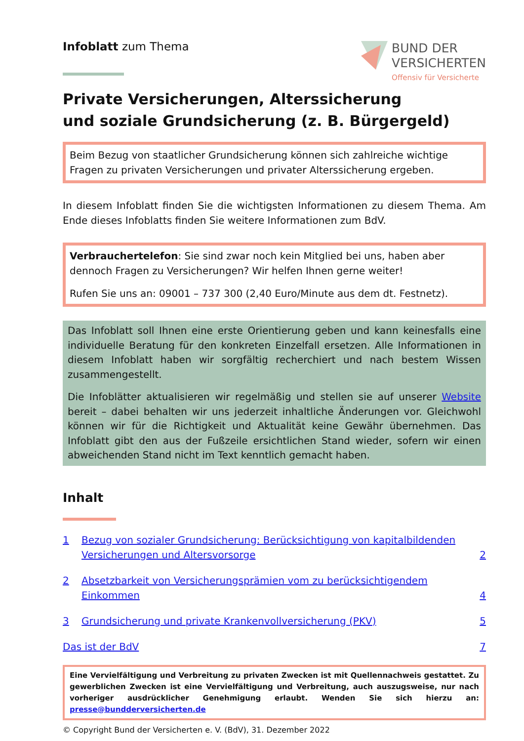Infoblatt zum Thema
BUND DER
VERSICHERTEN
Offensiv für Versicherte
Private Versicherungen, Alterssicherung
und soziale Grundsicherung (z. B. Bürgergeld)
Beim Bezug von staatlicher Grundsicherung können sich zahlreiche wichtige Fragen zu privaten Versicherungen und privater Alterssicherung ergeben.
In diesem Infoblatt finden Sie die wichtigsten Informationen zu diesem Thema. Am Ende dieses Infoblatts finden Sie weitere Informationen zum BdV.
Verbrauchertelefon: Sie sind zwar noch kein Mitglied bei uns, haben aber dennoch Fragen zu Versicherungen? Wir helfen Ihnen gerne weiter!
Rufen Sie uns an: 09001 – 737 300 (2,40 Euro/Minute aus dem dt. Festnetz).
Das Infoblatt soll Ihnen eine erste Orientierung geben und kann keinesfalls eine individuelle Beratung für den konkreten Einzelfall ersetzen. Alle Informationen in diesem Infoblatt haben wir sorgfältig recherchiert und nach bestem Wissen zusammengestellt.
Die Infoblätter aktualisieren wir regelmäßig und stellen sie auf unserer Website bereit – dabei behalten wir uns jederzeit inhaltliche Änderungen vor. Gleichwohl können wir für die Richtigkeit und Aktualität keine Gewähr übernehmen. Das Infoblatt gibt den aus der Fußzeile ersichtlichen Stand wieder, sofern wir einen abweichenden Stand nicht im Text kenntlich gemacht haben.
Inhalt
1 Bezug von sozialer Grundsicherung: Berücksichtigung von kapitalbildenden Versicherungen und Altersvorsorge 2
2 Absetzbarkeit von Versicherungsprämien vom zu berücksichtigendem Einkommen 4
3 Grundsicherung und private Krankenvollversicherung (PKV) 5
Das ist der BdV 7
Eine Vervielfältigung und Verbreitung zu privaten Zwecken ist mit Quellennachweis gestattet. Zu gewerblichen Zwecken ist eine Vervielfältigung und Verbreitung, auch auszugsweise, nur nach vorheriger ausdrücklicher Genehmigung erlaubt. Wenden Sie sich hierzu an: presse@bundderversicherten.de
© Copyright Bund der Versicherten e. V. (BdV), 31. Dezember 2022